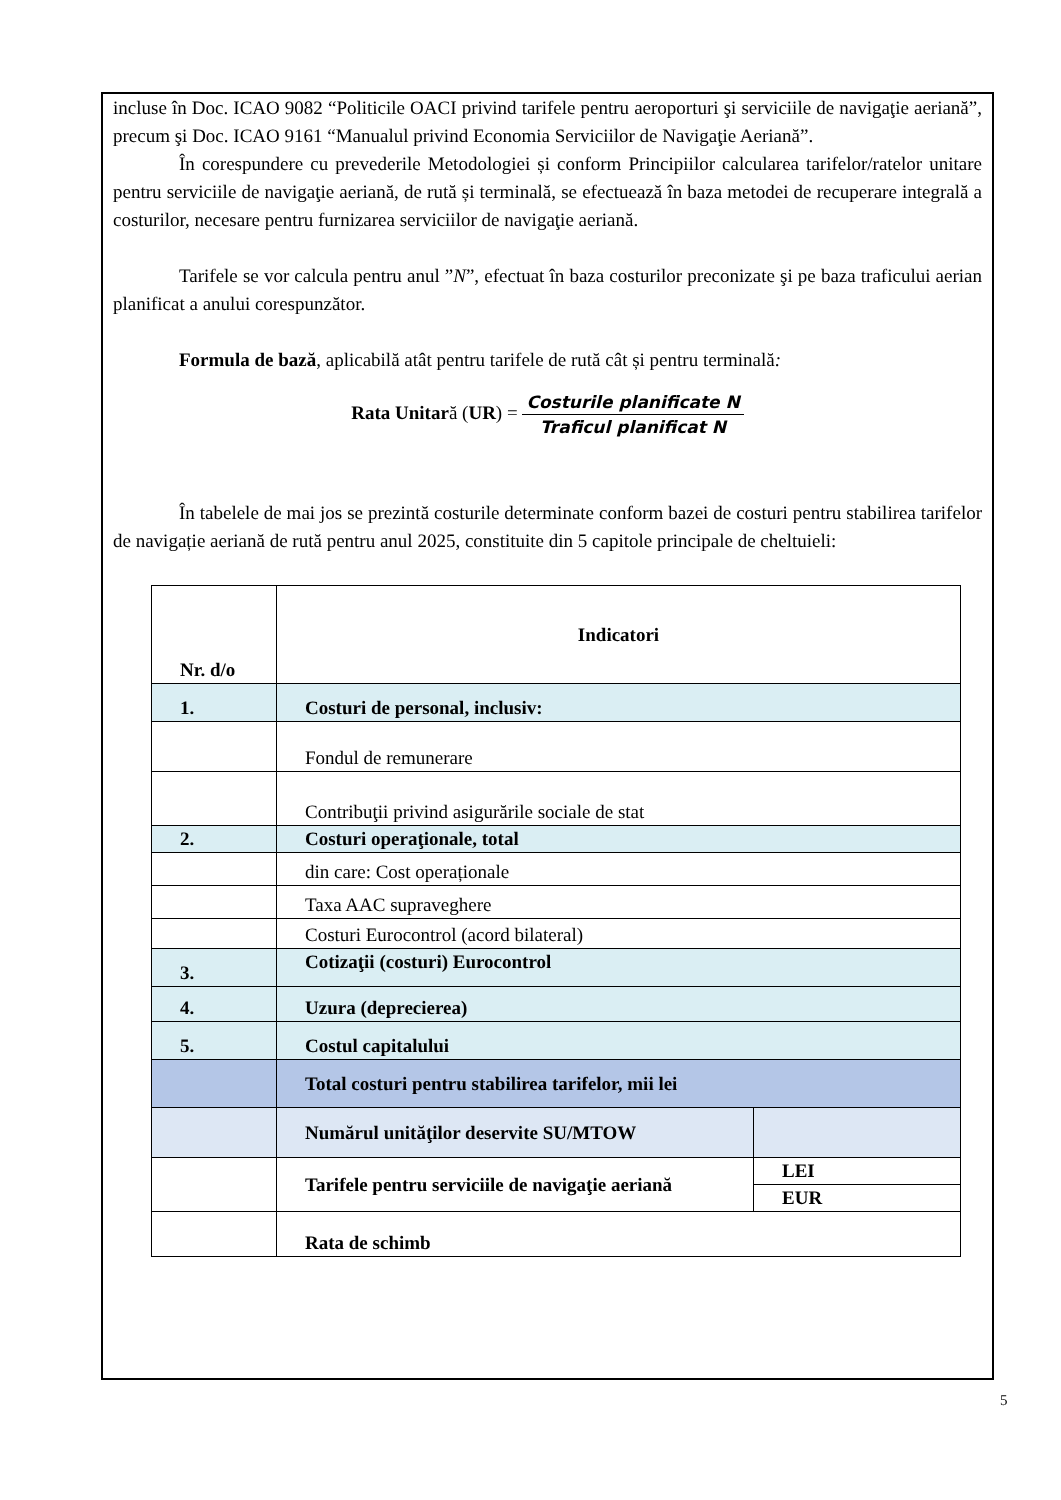incluse în Doc. ICAO 9082 “Politicile OACI privind tarifele pentru aeroporturi şi serviciile de navigaţie aeriană”, precum şi Doc. ICAO 9161 “Manualul privind Economia Serviciilor de Navigaţie Aeriană”.
În corespundere cu prevederile Metodologiei și conform Principiilor calcularea tarifelor/ratelor unitare pentru serviciile de navigaţie aeriană, de rută și terminală, se efectuează în baza metodei de recuperare integrală a costurilor, necesare pentru furnizarea serviciilor de navigaţie aeriană.
Tarifele se vor calcula pentru anul ”N”, efectuat în baza costurilor preconizate şi pe baza traficului aerian planificat a anului corespunzător.
Formula de bază, aplicabilă atât pentru tarifele de rută cât și pentru terminală:
Rata Unitară (UR) = Costurile planificate N Traficul planificat N
În tabelele de mai jos se prezintă costurile determinate conform bazei de costuri pentru stabilirea tarifelor de navigație aeriană de rută pentru anul 2025, constituite din 5 capitole principale de cheltuieli:
| Nr. d/o | Indicatori | |
| 1. | Costuri de personal, inclusiv: | |
| | Fondul de remunerare | |
| | Contribuţii privind asigurările sociale de stat | |
| 2. | Costuri operaţionale, total | |
| | din care: Cost operaționale | |
| | Taxa AAC supraveghere | |
| | Costuri Eurocontrol (acord bilateral) | |
| 3. | Cotizaţii (costuri) Eurocontrol | |
| 4. | Uzura (deprecierea) | |
| 5. | Costul capitalului | |
| | Total costuri pentru stabilirea tarifelor, mii lei | |
| | Numărul unităţilor deservite SU/MTOW | |
| | Tarifele pentru serviciile de navigaţie aeriană | LEI |
| | | EUR |
| | Rata de schimb | |
5